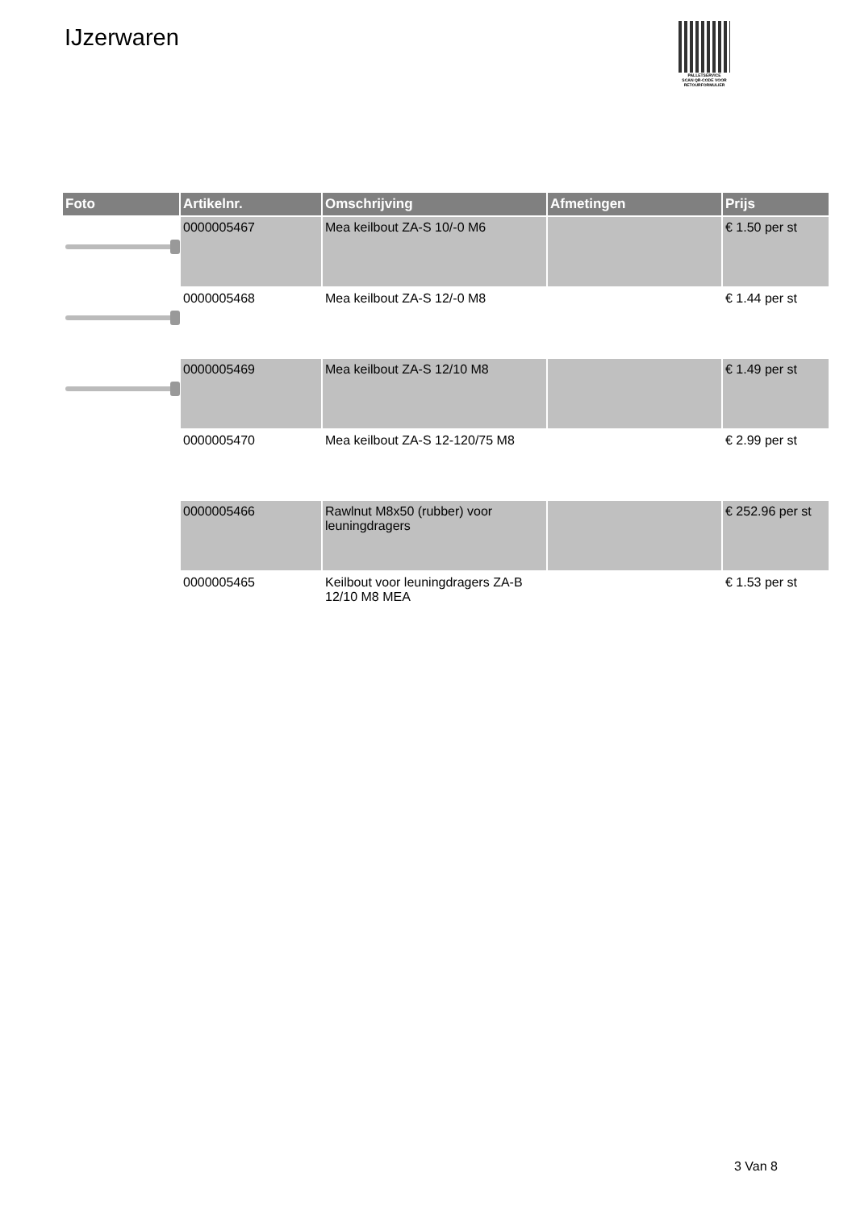IJzerwaren
PALLETSERVICE
SCAN QR-CODE VOOR
RETOURFORMULIER
| Foto | Artikelnr. | Omschrijving | Afmetingen | Prijs |
| --- | --- | --- | --- | --- |
| | 0000005467 | Mea keilbout ZA-S 10/-0 M6 | | € 1.50 per st |
| | 0000005468 | Mea keilbout ZA-S 12/-0 M8 | | € 1.44 per st |
| | 0000005469 | Mea keilbout ZA-S 12/10 M8 | | € 1.49 per st |
| | 0000005470 | Mea keilbout ZA-S 12-120/75 M8 | | € 2.99 per st |
| | 0000005466 | Rawlnut M8x50 (rubber) voor leuningdragers | | € 252.96 per st |
| | 0000005465 | Keilbout voor leuningdragers ZA-B 12/10 M8 MEA | | € 1.53 per st |
3 Van 8